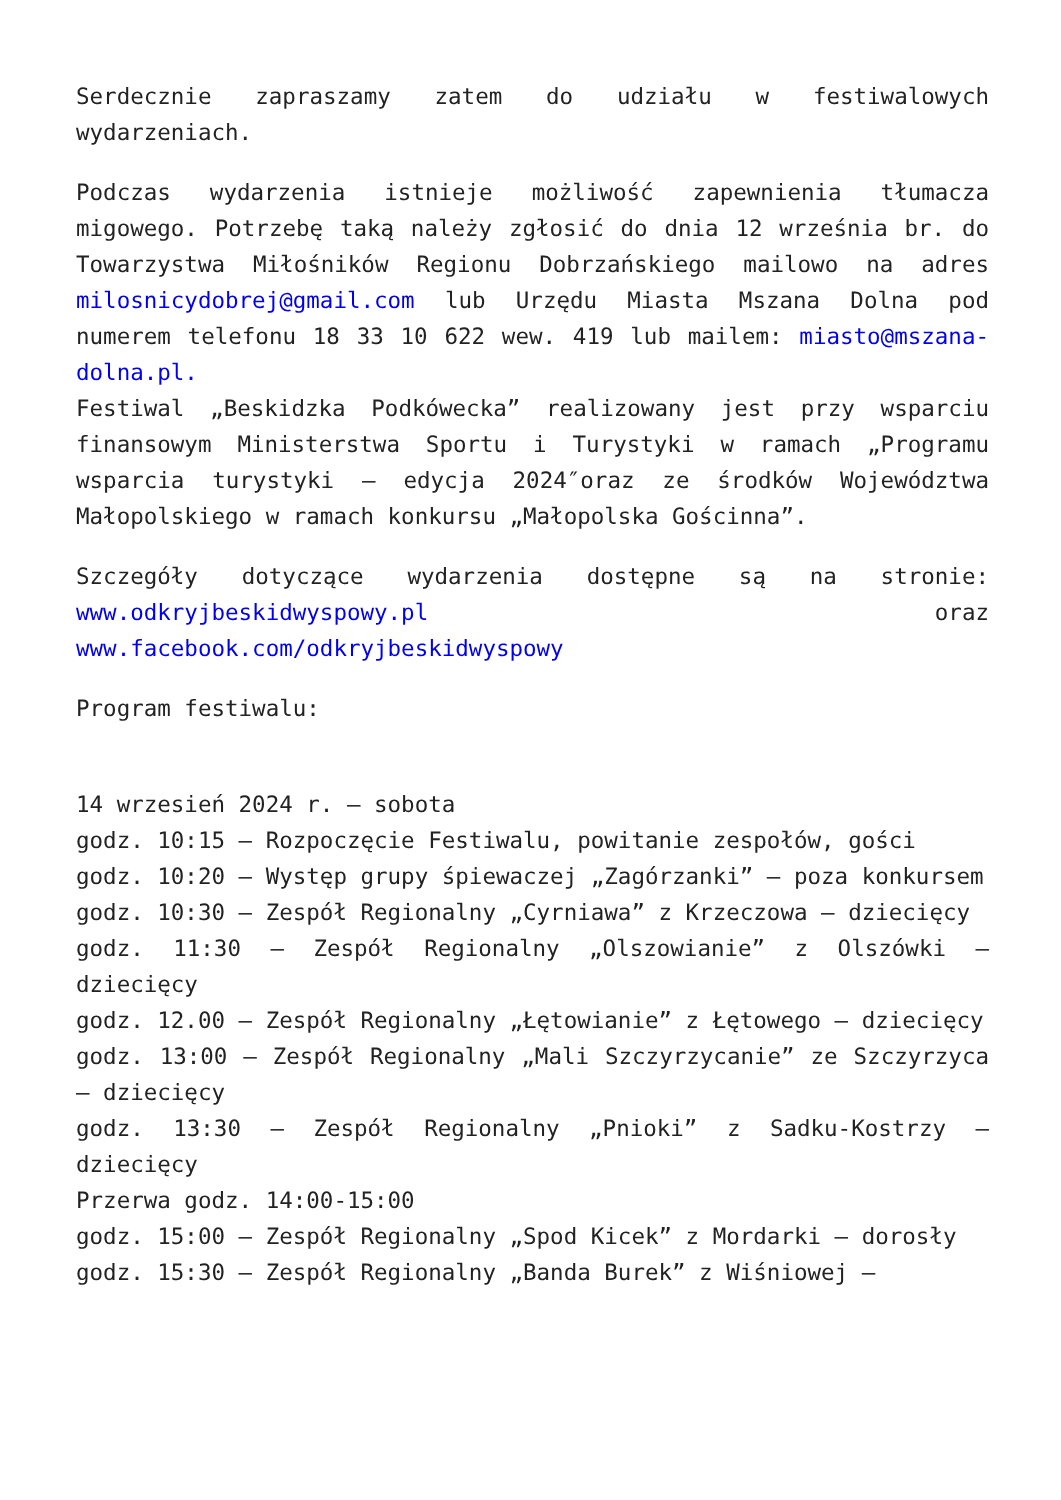Serdecznie zapraszamy zatem do udziału w festiwalowych wydarzeniach.
Podczas wydarzenia istnieje możliwość zapewnienia tłumacza migowego. Potrzebę taką należy zgłosić do dnia 12 września br. do Towarzystwa Miłośników Regionu Dobrzańskiego mailowo na adres milosnicydobrej@gmail.com lub Urzędu Miasta Mszana Dolna pod numerem telefonu 18 33 10 622 wew. 419 lub mailem: miasto@mszana-dolna.pl.
Festiwal „Beskidzka Podkówecka” realizowany jest przy wsparciu finansowym Ministerstwa Sportu i Turystyki w ramach „Programu wsparcia turystyki – edycja 2024″oraz ze środków Województwa Małopolskiego w ramach konkursu „Małopolska Gościnna”.
Szczegóły dotyczące wydarzenia dostępne są na stronie: www.odkryjbeskidwyspowy.pl oraz www.facebook.com/odkryjbeskidwyspowy
Program festiwalu:
14 wrzesień 2024 r. – sobota
godz. 10:15 – Rozpoczęcie Festiwalu, powitanie zespołów, gości
godz. 10:20 – Występ grupy śpiewaczej „Zagórzanki” – poza konkursem
godz. 10:30 – Zespół Regionalny „Cyrniawa” z Krzeczowa – dziecięcy
godz. 11:30 – Zespół Regionalny „Olszowianie” z Olszówki – dziecięcy
godz. 12.00 – Zespół Regionalny „Łętowianie” z Łętowego – dziecięcy
godz. 13:00 – Zespół Regionalny „Mali Szczyrzycanie” ze Szczyrzyca – dziecięcy
godz. 13:30 – Zespół Regionalny „Pnioki” z Sadku-Kostrzy – dziecięcy
Przerwa godz. 14:00-15:00
godz. 15:00 – Zespół Regionalny „Spod Kicek” z Mordarki – dorosły
godz. 15:30 – Zespół Regionalny „Banda Burek” z Wiśniowej –